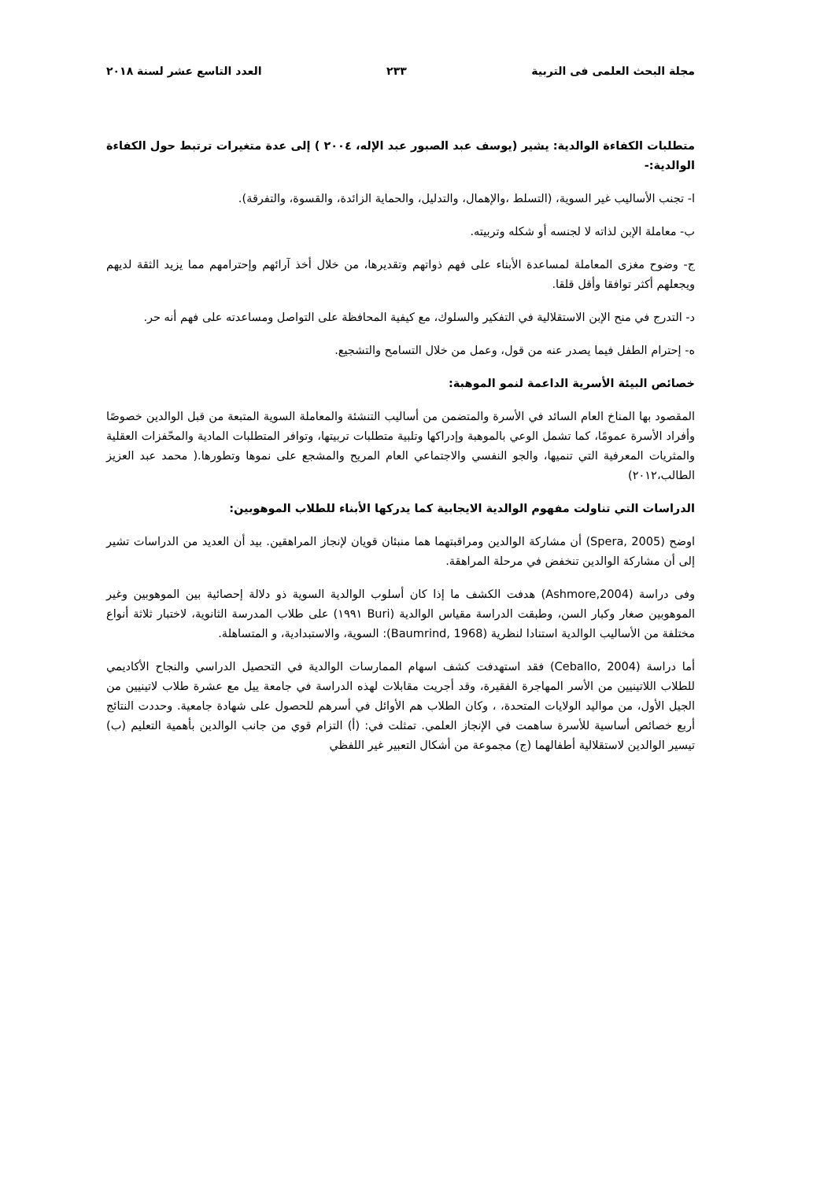مجلة البحث العلمى فى التربية ٢٣٣ العدد التاسع عشر لسنة ٢٠١٨
متطلبات الكفاءة الوالدية: يشير (يوسف عبد الصبور عبد الإله، ٢٠٠٤ ) إلى عدة متغيرات ترتبط حول الكفاءة الوالدية:-
ا- تجنب الأساليب غير السوية، (التسلط ،والإهمال، والتدليل، والحماية الزائدة، والقسوة، والتفرقة).
ب- معاملة الإبن لذاته لا لجنسه أو شكله وتربيته.
ج- وضوح مغزى المعاملة لمساعدة الأبناء على فهم ذواتهم وتقديرها، من خلال أخذ آرائهم وإحترامهم مما يزيد الثقة لديهم ويجعلهم أكثر توافقا وأقل قلقا.
د- التدرج في منح الإبن الاستقلالية في التفكير والسلوك، مع كيفية المحافظة على التواصل ومساعدته على فهم أنه حر.
ه- إحترام الطفل فيما يصدر عنه من قول، وعمل من خلال التسامح والتشجيع.
خصائص البيئة الأسرية الداعمة لنمو الموهبة:
المقصود بها المناخ العام السائد في الأسرة والمتضمن من أساليب التنشئة والمعاملة السوية المتبعة من قبل الوالدين خصوصًا وأفراد الأسرة عمومًا، كما تشمل الوعي بالموهبة وإدراكها وتلبية متطلبات تربيتها، وتوافر المتطلبات المادية والمحّفزات العقلية والمثريات المعرفية التي تنميها، والجو النفسي والاجتماعي العام المريح والمشجع على نموها وتطورها.( محمد عبد العزيز الطالب،٢٠١٢)
الدراسات التي تناولت مفهوم الوالدية الايجابية كما يدركها الأبناء للطلاب الموهوبين:
اوضح (Spera, 2005) أن مشاركة الوالدين ومراقبتهما هما منبئان قويان لإنجاز المراهقين. بيد أن العديد من الدراسات تشير إلى أن مشاركة الوالدين تنخفض في مرحلة المراهقة.
وفى دراسة (Ashmore,2004) هدفت الكشف ما إذا كان أسلوب الوالدية السوية ذو دلالة إحصائية بين الموهوبين وغير الموهوبين صغار وكبار السن، وطبقت الدراسة مقياس الوالدية (Buri ١٩٩١) على طلاب المدرسة الثانوية، لاختبار ثلاثة أنواع مختلفة من الأساليب الوالدية استنادا لنظرية (Baumrind, 1968): السوية، والاستبدادية، و المتساهلة.
أما دراسة (Ceballo, 2004) فقد استهدفت كشف اسهام الممارسات الوالدية في التحصيل الدراسي والنجاح الأكاديمي للطلاب اللاتينيين من الأسر المهاجرة الفقيرة، وقد أجريت مقابلات لهذه الدراسة في جامعة ييل مع عشرة طلاب لاتينيين من الجيل الأول، من مواليد الولايات المتحدة، ، وكان الطلاب هم الأوائل في أسرهم للحصول على شهادة جامعية. وحددت النتائج أربع خصائص أساسية للأسرة ساهمت في الإنجاز العلمي. تمثلت في: (أ) التزام قوي من جانب الوالدين بأهمية التعليم (ب) تيسير الوالدين لاستقلالية أطفالهما (ج) مجموعة من أشكال التعبير غير اللفظي